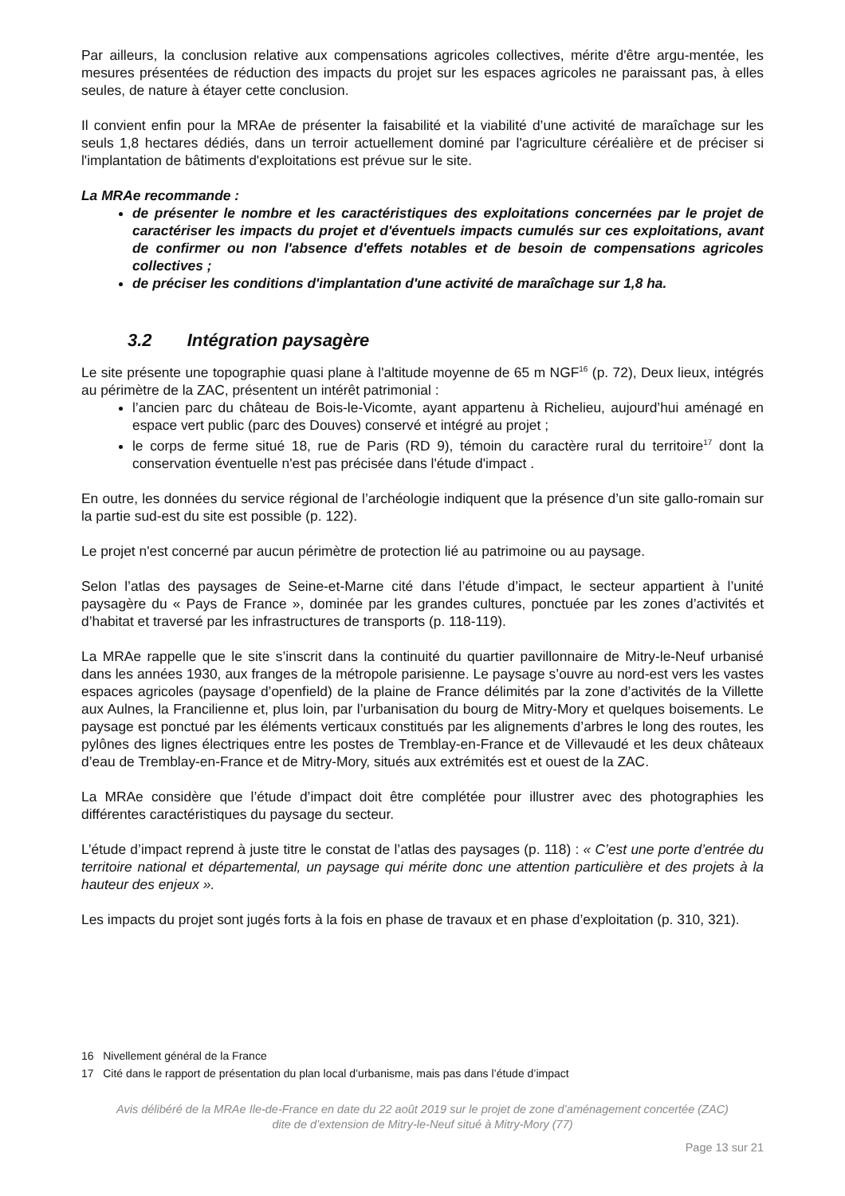Par ailleurs, la conclusion relative aux compensations agricoles collectives, mérite d'être argu-mentée, les mesures présentées de réduction des impacts du projet sur les espaces agricoles ne paraissant pas, à elles seules, de nature à étayer cette conclusion.
Il convient enfin pour la MRAe de présenter la faisabilité et la viabilité d’une activité de maraîchage sur les seuls 1,8 hectares dédiés, dans un terroir actuellement dominé par l'agriculture céréalière et de préciser si l'implantation de bâtiments d'exploitations est prévue sur le site.
La MRAe recommande :
de présenter le nombre et les caractéristiques des exploitations concernées par le projet de caractériser les impacts du projet et d'éventuels impacts cumulés sur ces exploitations, avant de confirmer ou non l'absence d'effets notables et de besoin de compensations agricoles collectives ;
de préciser les conditions d'implantation d'une activité de maraîchage sur 1,8 ha.
3.2 Intégration paysagère
Le site présente une topographie quasi plane à l'altitude moyenne de 65 m NGF<sup>16</sup> (p. 72), Deux lieux, intégrés au périmètre de la ZAC, présentent un intérêt patrimonial :
l’ancien parc du château de Bois-le-Vicomte, ayant appartenu à Richelieu, aujourd’hui aménagé en espace vert public (parc des Douves) conservé et intégré au projet ;
le corps de ferme situé 18, rue de Paris (RD 9), témoin du caractère rural du territoire<sup>17</sup> dont la conservation éventuelle n'est pas précisée dans l'étude d'impact .
En outre, les données du service régional de l’archéologie indiquent que la présence d’un site gallo-romain sur la partie sud-est du site est possible (p. 122).
Le projet n'est concerné par aucun périmètre de protection lié au patrimoine ou au paysage.
Selon l’atlas des paysages de Seine-et-Marne cité dans l’étude d’impact, le secteur appartient à l’unité paysagère du « Pays de France », dominée par les grandes cultures, ponctuée par les zones d’activités et d’habitat et traversé par les infrastructures de transports (p. 118-119).
La MRAe rappelle que le site s’inscrit dans la continuité du quartier pavillonnaire de Mitry-le-Neuf urbanisé dans les années 1930, aux franges de la métropole parisienne. Le paysage s’ouvre au nord-est vers les vastes espaces agricoles (paysage d’openfield) de la plaine de France délimités par la zone d’activités de la Villette aux Aulnes, la Francilienne et, plus loin, par l’urbanisation du bourg de Mitry-Mory et quelques boisements. Le paysage est ponctué par les éléments verticaux constitués par les alignements d’arbres le long des routes, les pylônes des lignes électriques entre les postes de Tremblay-en-France et de Villevaudé et les deux châteaux d’eau de Tremblay-en-France et de Mitry-Mory, situés aux extrémités est et ouest de la ZAC.
La MRAe considère que l’étude d’impact doit être complétée pour illustrer avec des photographies les différentes caractéristiques du paysage du secteur.
L’étude d’impact reprend à juste titre le constat de l’atlas des paysages (p. 118) : « C’est une porte d’entrée du territoire national et départemental, un paysage qui mérite donc une attention particulière et des projets à la hauteur des enjeux ».
Les impacts du projet sont jugés forts à la fois en phase de travaux et en phase d’exploitation (p. 310, 321).
16 Nivellement général de la France
17 Cité dans le rapport de présentation du plan local d’urbanisme, mais pas dans l’étude d’impact
Avis délibéré de la MRAe Ile-de-France en date du 22 août 2019 sur le projet de zone d’aménagement concertée (ZAC)
dite de d’extension de Mitry-le-Neuf situé à Mitry-Mory (77)
Page 13 sur 21